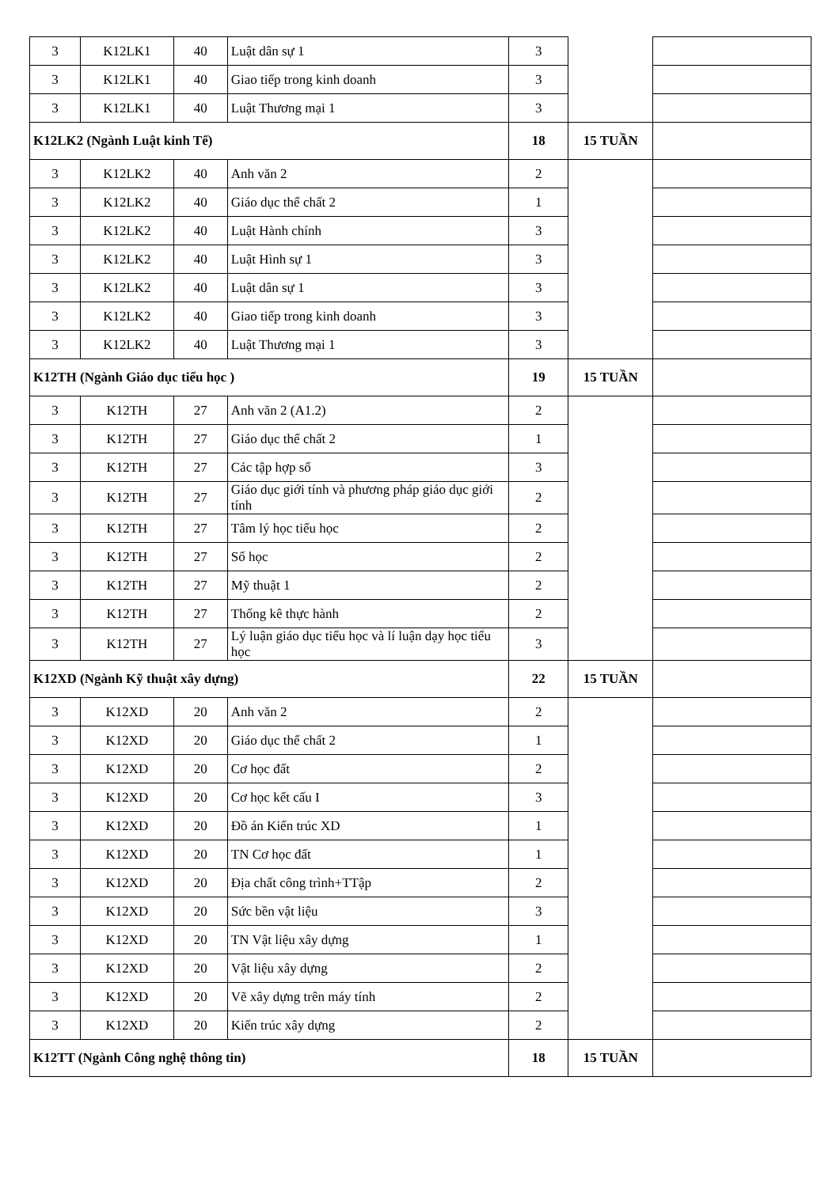| 3 | K12LK1 | 40 | Luật dân sự 1 | 3 | | |
| 3 | K12LK1 | 40 | Giao tiếp trong kinh doanh | 3 | | |
| 3 | K12LK1 | 40 | Luật Thương mại 1 | 3 | | |
| K12LK2 (Ngành Luật kinh Tế) | | | | 18 | 15 TUẦN | |
| 3 | K12LK2 | 40 | Anh văn 2 | 2 | | |
| 3 | K12LK2 | 40 | Giáo dục thể chất 2 | 1 | | |
| 3 | K12LK2 | 40 | Luật Hành chính | 3 | | |
| 3 | K12LK2 | 40 | Luật Hình sự 1 | 3 | | |
| 3 | K12LK2 | 40 | Luật dân sự 1 | 3 | | |
| 3 | K12LK2 | 40 | Giao tiếp trong kinh doanh | 3 | | |
| 3 | K12LK2 | 40 | Luật Thương mại 1 | 3 | | |
| K12TH (Ngành Giáo dục tiểu học ) | | | | 19 | 15 TUẦN | |
| 3 | K12TH | 27 | Anh văn 2 (A1.2) | 2 | | |
| 3 | K12TH | 27 | Giáo dục thể chất 2 | 1 | | |
| 3 | K12TH | 27 | Các tập hợp số | 3 | | |
| 3 | K12TH | 27 | Giáo dục giới tính và phương pháp giáo dục giới tính | 2 | | |
| 3 | K12TH | 27 | Tâm lý học tiểu học | 2 | | |
| 3 | K12TH | 27 | Số học | 2 | | |
| 3 | K12TH | 27 | Mỹ thuật 1 | 2 | | |
| 3 | K12TH | 27 | Thống kê thực hành | 2 | | |
| 3 | K12TH | 27 | Lý luận giáo dục tiểu học và lí luận dạy học tiểu học | 3 | | |
| K12XD (Ngành Kỹ thuật xây dựng) | | | | 22 | 15 TUẦN | |
| 3 | K12XD | 20 | Anh văn 2 | 2 | | |
| 3 | K12XD | 20 | Giáo dục thể chất 2 | 1 | | |
| 3 | K12XD | 20 | Cơ học đất | 2 | | |
| 3 | K12XD | 20 | Cơ học kết cấu I | 3 | | |
| 3 | K12XD | 20 | Đồ án Kiến trúc XD | 1 | | |
| 3 | K12XD | 20 | TN Cơ học đất | 1 | | |
| 3 | K12XD | 20 | Địa chất công trình+TTập | 2 | | |
| 3 | K12XD | 20 | Sức bền vật liệu | 3 | | |
| 3 | K12XD | 20 | TN Vật liệu xây dựng | 1 | | |
| 3 | K12XD | 20 | Vật liệu xây dựng | 2 | | |
| 3 | K12XD | 20 | Vẽ xây dựng trên máy tính | 2 | | |
| 3 | K12XD | 20 | Kiến trúc xây dựng | 2 | | |
| K12TT (Ngành Công nghệ thông tin) | | | | 18 | 15 TUẦN | |